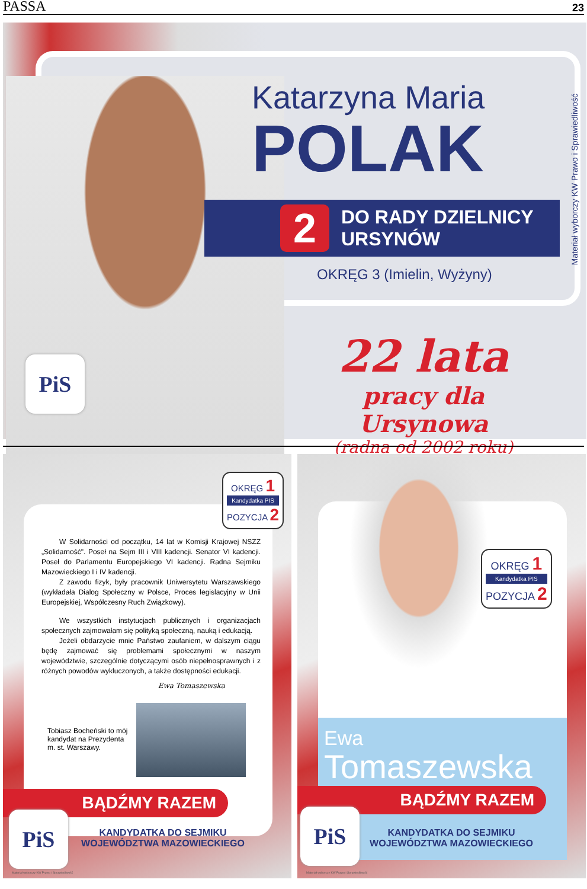PASSA 23
Katarzyna Maria
POLAK
2 DO RADY DZIELNICY
URSYNÓW
OKRĘG 3 (Imielin, Wyżyny)
Materiał wyborczy KW Prawo i Sprawiedliwość
22 lata
pracy dla Ursynowa
(radna od 2002 roku)
PiS
OKRĘG 1
Kandydatka PIS
POZYCJA 2
W Solidarności od początku, 14 lat w Komisji Krajowej NSZZ „Solidarność". Poseł na Sejm III i VIII kadencji. Senator VI kadencji. Poseł do Parlamentu Europejskiego VI kadencji. Radna Sejmiku Mazowieckiego I i IV kadencji.
Z zawodu fizyk, były pracownik Uniwersytetu Warszawskiego (wykładała Dialog Społeczny w Polsce, Proces legislacyjny w Unii Europejskiej, Współczesny Ruch Związkowy).
We wszystkich instytucjach publicznych i organizacjach społecznych zajmowałam się polityką społeczną, nauką i edukacją.
Jeżeli obdarzycie mnie Państwo zaufaniem, w dalszym ciągu będę zajmować się problemami społecznymi w naszym województwie, szczególnie dotyczącymi osób niepełnosprawnych i z różnych powodów wykluczonych, a także dostępności edukacji.
Ewa Tomaszewska
Tobiasz Bocheński to mój kandydat na Prezydenta m. st. Warszawy.
BĄDŹMY RAZEM
KANDYDATKA DO SEJMIKU
WOJEWÓDZTWA MAZOWIECKIEGO
PiS
Materiał wyborczy KW Prawo i Sprawiedliwość
OKRĘG 1
Kandydatka PIS
POZYCJA 2
Ewa
Tomaszewska
BĄDŹMY RAZEM
KANDYDATKA DO SEJMIKU
WOJEWÓDZTWA MAZOWIECKIEGO
PiS
Materiał wyborczy KW Prawo i Sprawiedliwość